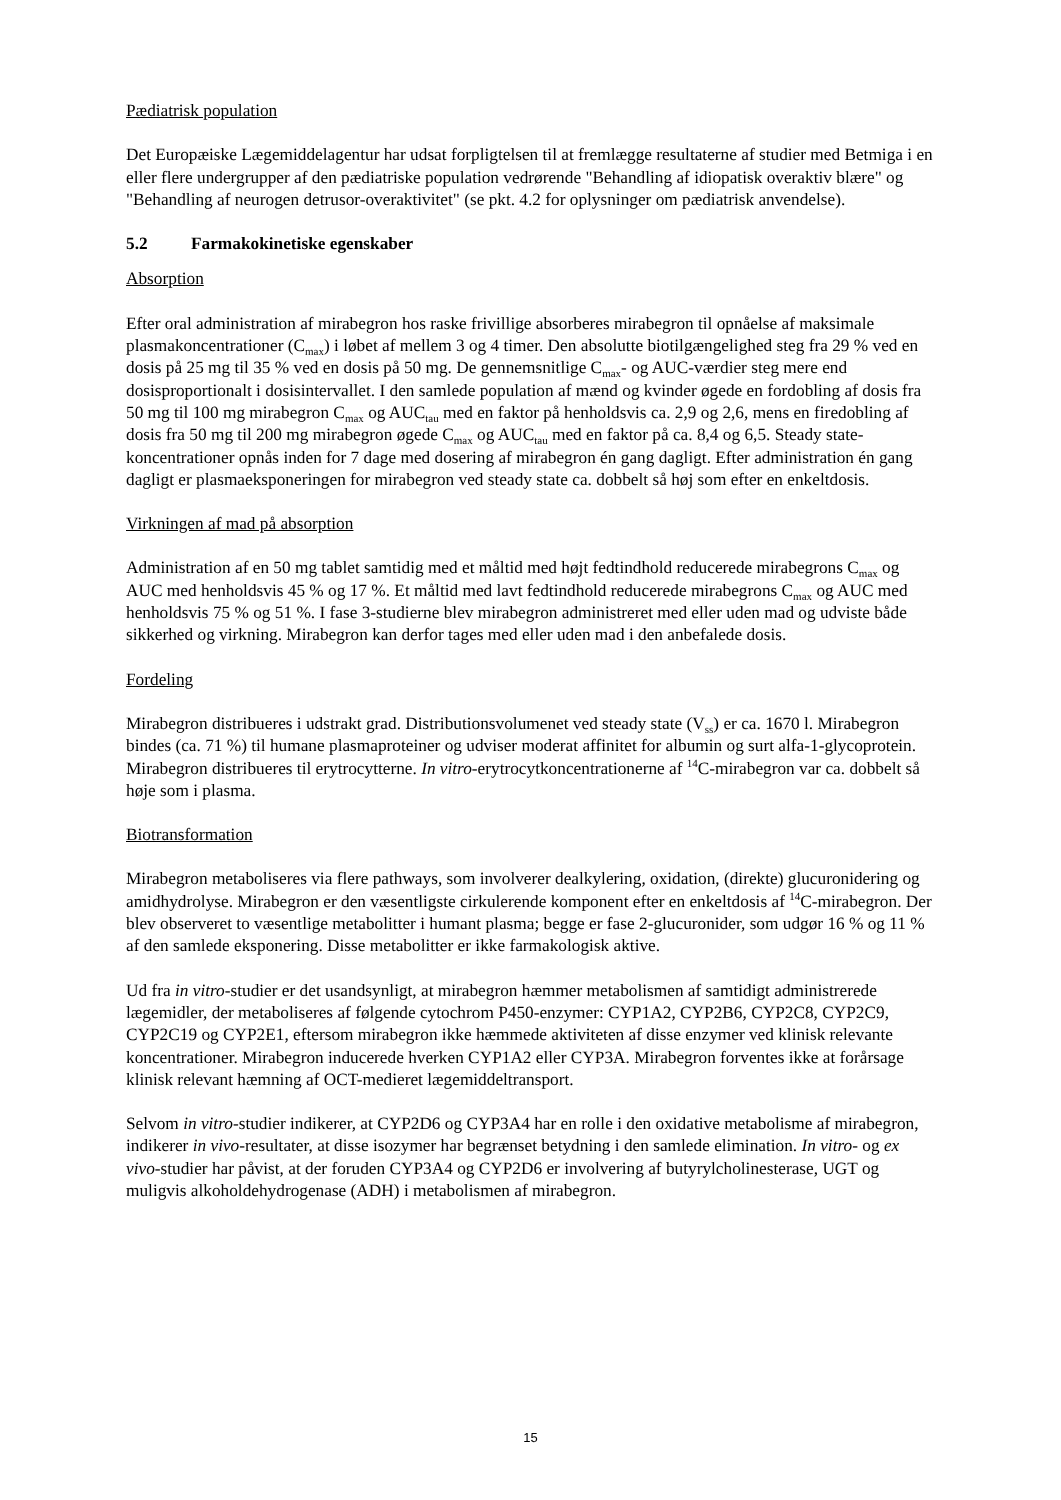Pædiatrisk population
Det Europæiske Lægemiddelagentur har udsat forpligtelsen til at fremlægge resultaterne af studier med Betmiga i en eller flere undergrupper af den pædiatriske population vedrørende "Behandling af idiopatisk overaktiv blære" og "Behandling af neurogen detrusor-overaktivitet" (se pkt. 4.2 for oplysninger om pædiatrisk anvendelse).
5.2 Farmakokinetiske egenskaber
Absorption
Efter oral administration af mirabegron hos raske frivillige absorberes mirabegron til opnåelse af maksimale plasmakoncentrationer (C<sub>max</sub>) i løbet af mellem 3 og 4 timer. Den absolutte biotilgængelighed steg fra 29 % ved en dosis på 25 mg til 35 % ved en dosis på 50 mg. De gennemsnitlige C<sub>max</sub>- og AUC-værdier steg mere end dosisproportionalt i dosisintervallet. I den samlede population af mænd og kvinder øgede en fordobling af dosis fra 50 mg til 100 mg mirabegron C<sub>max</sub> og AUC<sub>tau</sub> med en faktor på henholdsvis ca. 2,9 og 2,6, mens en firedobling af dosis fra 50 mg til 200 mg mirabegron øgede C<sub>max</sub> og AUC<sub>tau</sub> med en faktor på ca. 8,4 og 6,5. Steady state-koncentrationer opnås inden for 7 dage med dosering af mirabegron én gang dagligt. Efter administration én gang dagligt er plasmaeksponeringen for mirabegron ved steady state ca. dobbelt så høj som efter en enkeltdosis.
Virkningen af mad på absorption
Administration af en 50 mg tablet samtidig med et måltid med højt fedtindhold reducerede mirabegrons C<sub>max</sub> og AUC med henholdsvis 45 % og 17 %. Et måltid med lavt fedtindhold reducerede mirabegrons C<sub>max</sub> og AUC med henholdsvis 75 % og 51 %. I fase 3-studierne blev mirabegron administreret med eller uden mad og udviste både sikkerhed og virkning. Mirabegron kan derfor tages med eller uden mad i den anbefalede dosis.
Fordeling
Mirabegron distribueres i udstrakt grad. Distributionsvolumenet ved steady state (V<sub>ss</sub>) er ca. 1670 l. Mirabegron bindes (ca. 71 %) til humane plasmaproteiner og udviser moderat affinitet for albumin og surt alfa-1-glycoprotein. Mirabegron distribueres til erytrocytterne. In vitro-erytrocytkoncentrationerne af <sup>14</sup>C-mirabegron var ca. dobbelt så høje som i plasma.
Biotransformation
Mirabegron metaboliseres via flere pathways, som involverer dealkylering, oxidation, (direkte) glucuronidering og amidhydrolyse. Mirabegron er den væsentligste cirkulerende komponent efter en enkeltdosis af <sup>14</sup>C-mirabegron. Der blev observeret to væsentlige metabolitter i humant plasma; begge er fase 2-glucuronider, som udgør 16 % og 11 % af den samlede eksponering. Disse metabolitter er ikke farmakologisk aktive.
Ud fra in vitro-studier er det usandsynligt, at mirabegron hæmmer metabolismen af samtidigt administrerede lægemidler, der metaboliseres af følgende cytochrom P450-enzymer: CYP1A2, CYP2B6, CYP2C8, CYP2C9, CYP2C19 og CYP2E1, eftersom mirabegron ikke hæmmede aktiviteten af disse enzymer ved klinisk relevante koncentrationer. Mirabegron inducerede hverken CYP1A2 eller CYP3A. Mirabegron forventes ikke at forårsage klinisk relevant hæmning af OCT-medieret lægemiddeltransport.
Selvom in vitro-studier indikerer, at CYP2D6 og CYP3A4 har en rolle i den oxidative metabolisme af mirabegron, indikerer in vivo-resultater, at disse isozymer har begrænset betydning i den samlede elimination. In vitro- og ex vivo-studier har påvist, at der foruden CYP3A4 og CYP2D6 er involvering af butyrylcholinesterase, UGT og muligvis alkoholdehydrogenase (ADH) i metabolismen af mirabegron.
15